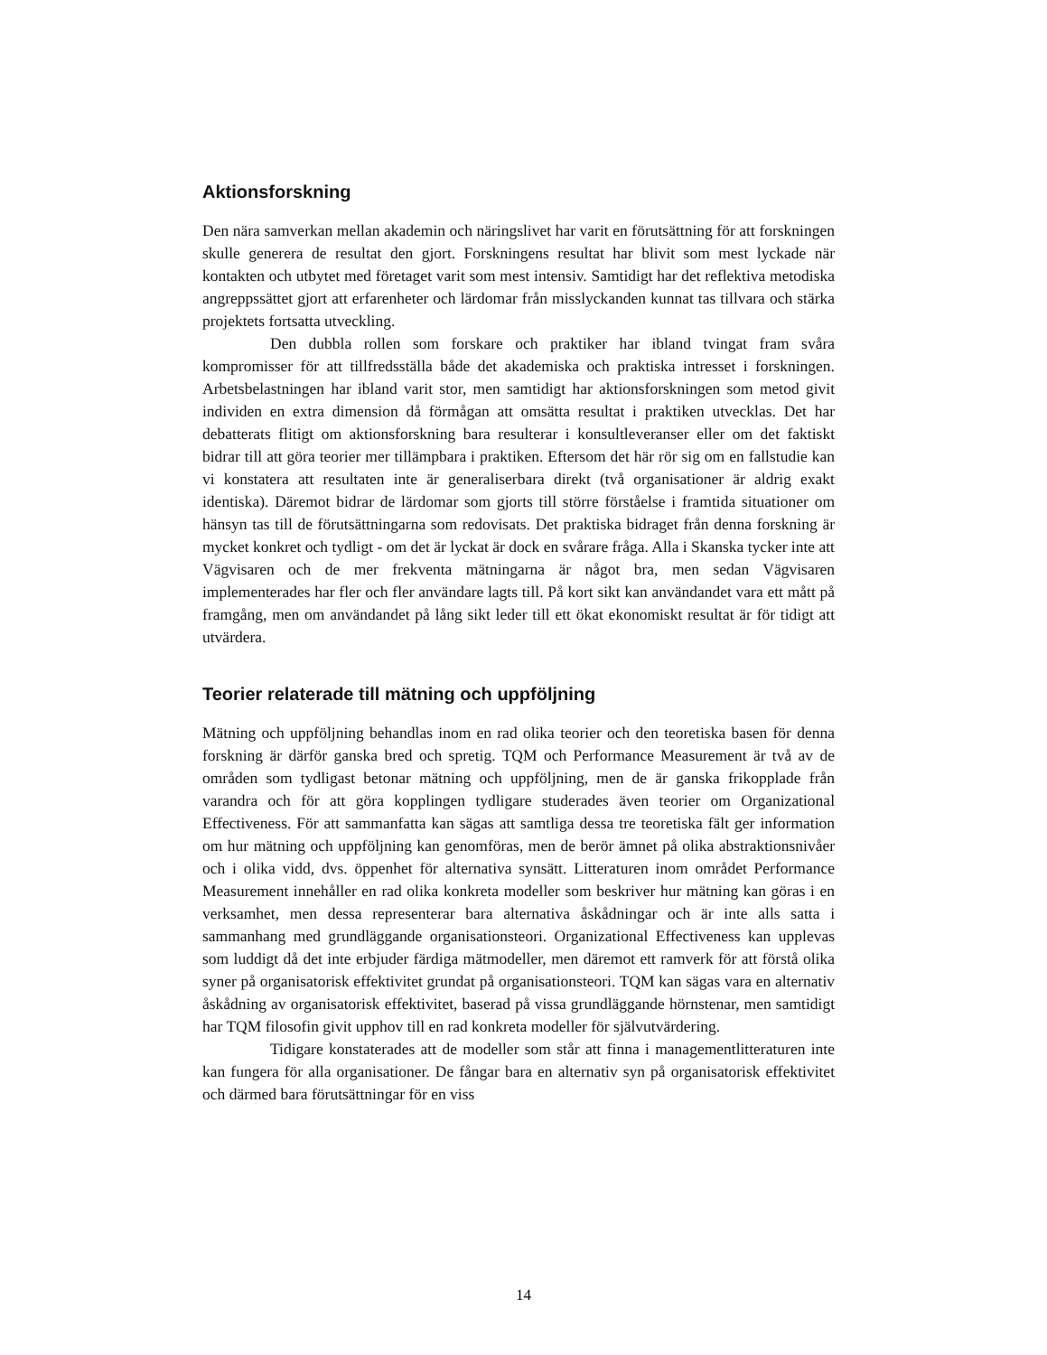Aktionsforskning
Den nära samverkan mellan akademin och näringslivet har varit en förutsättning för att forskningen skulle generera de resultat den gjort. Forskningens resultat har blivit som mest lyckade när kontakten och utbytet med företaget varit som mest intensiv. Samtidigt har det reflektiva metodiska angreppssättet gjort att erfarenheter och lärdomar från misslyckanden kunnat tas tillvara och stärka projektets fortsatta utveckling.
Den dubbla rollen som forskare och praktiker har ibland tvingat fram svåra kompromisser för att tillfredsställa både det akademiska och praktiska intresset i forskningen. Arbetsbelastningen har ibland varit stor, men samtidigt har aktionsforskningen som metod givit individen en extra dimension då förmågan att omsätta resultat i praktiken utvecklas. Det har debatterats flitigt om aktionsforskning bara resulterar i konsultleveranser eller om det faktiskt bidrar till att göra teorier mer tillämpbara i praktiken. Eftersom det här rör sig om en fallstudie kan vi konstatera att resultaten inte är generaliserbara direkt (två organisationer är aldrig exakt identiska). Däremot bidrar de lärdomar som gjorts till större förståelse i framtida situationer om hänsyn tas till de förutsättningarna som redovisats. Det praktiska bidraget från denna forskning är mycket konkret och tydligt - om det är lyckat är dock en svårare fråga. Alla i Skanska tycker inte att Vägvisaren och de mer frekventa mätningarna är något bra, men sedan Vägvisaren implementerades har fler och fler användare lagts till. På kort sikt kan användandet vara ett mått på framgång, men om användandet på lång sikt leder till ett ökat ekonomiskt resultat är för tidigt att utvärdera.
Teorier relaterade till mätning och uppföljning
Mätning och uppföljning behandlas inom en rad olika teorier och den teoretiska basen för denna forskning är därför ganska bred och spretig. TQM och Performance Measurement är två av de områden som tydligast betonar mätning och uppföljning, men de är ganska frikopplade från varandra och för att göra kopplingen tydligare studerades även teorier om Organizational Effectiveness. För att sammanfatta kan sägas att samtliga dessa tre teoretiska fält ger information om hur mätning och uppföljning kan genomföras, men de berör ämnet på olika abstraktionsnivåer och i olika vidd, dvs. öppenhet för alternativa synsätt. Litteraturen inom området Performance Measurement innehåller en rad olika konkreta modeller som beskriver hur mätning kan göras i en verksamhet, men dessa representerar bara alternativa åskådningar och är inte alls satta i sammanhang med grundläggande organisationsteori. Organizational Effectiveness kan upplevas som luddigt då det inte erbjuder färdiga mätmodeller, men däremot ett ramverk för att förstå olika syner på organisatorisk effektivitet grundat på organisationsteori. TQM kan sägas vara en alternativ åskådning av organisatorisk effektivitet, baserad på vissa grundläggande hörnstenar, men samtidigt har TQM filosofin givit upphov till en rad konkreta modeller för självutvärdering.
Tidigare konstaterades att de modeller som står att finna i managementlitteraturen inte kan fungera för alla organisationer. De fångar bara en alternativ syn på organisatorisk effektivitet och därmed bara förutsättningar för en viss
14